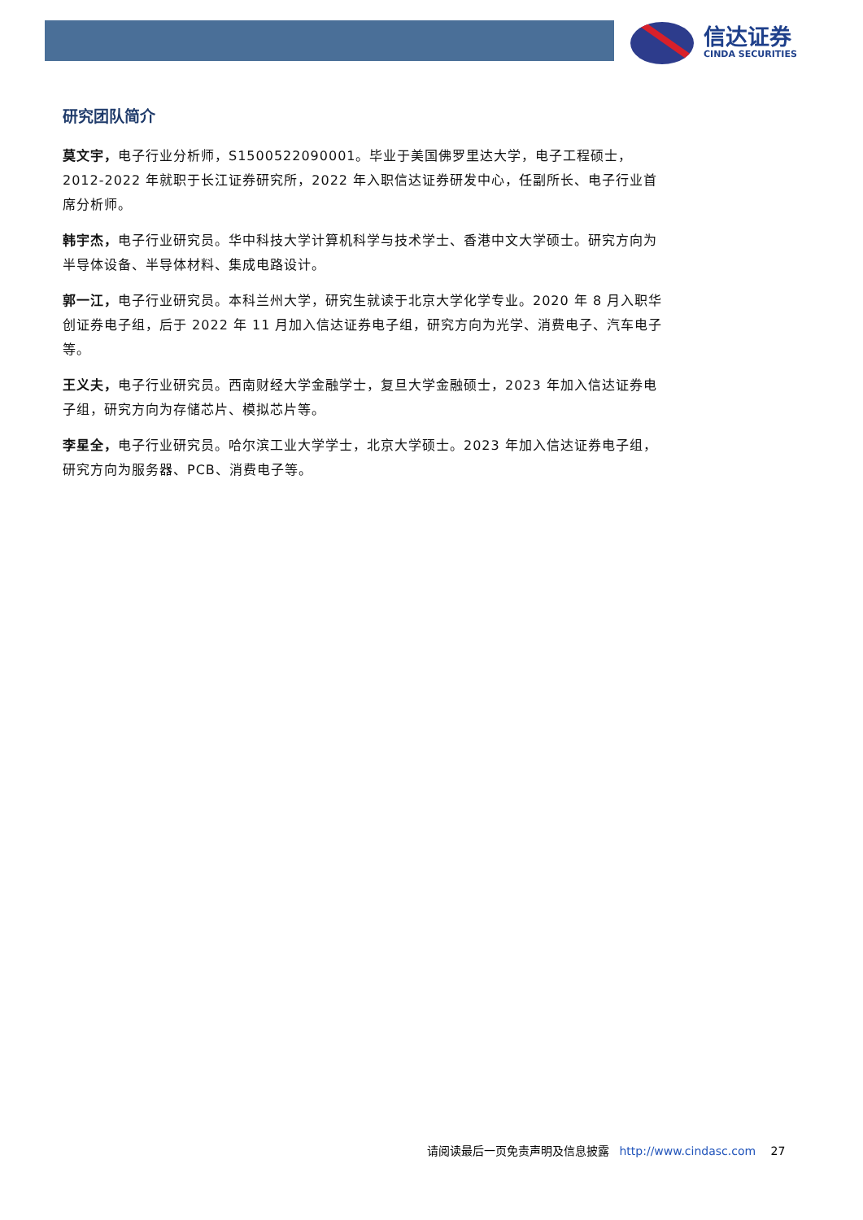信达证券
CINDA SECURITIES
研究团队简介
莫文宇，电子行业分析师，S1500522090001。毕业于美国佛罗里达大学，电子工程硕士，2012-2022 年就职于长江证券研究所，2022 年入职信达证券研发中心，任副所长、电子行业首席分析师。
韩宇杰，电子行业研究员。华中科技大学计算机科学与技术学士、香港中文大学硕士。研究方向为半导体设备、半导体材料、集成电路设计。
郭一江，电子行业研究员。本科兰州大学，研究生就读于北京大学化学专业。2020 年 8 月入职华创证券电子组，后于 2022 年 11 月加入信达证券电子组，研究方向为光学、消费电子、汽车电子等。
王义夫，电子行业研究员。西南财经大学金融学士，复旦大学金融硕士，2023 年加入信达证券电子组，研究方向为存储芯片、模拟芯片等。
李星全，电子行业研究员。哈尔滨工业大学学士，北京大学硕士。2023 年加入信达证券电子组，研究方向为服务器、PCB、消费电子等。
请阅读最后一页免责声明及信息披露 http://www.cindasc.com 27